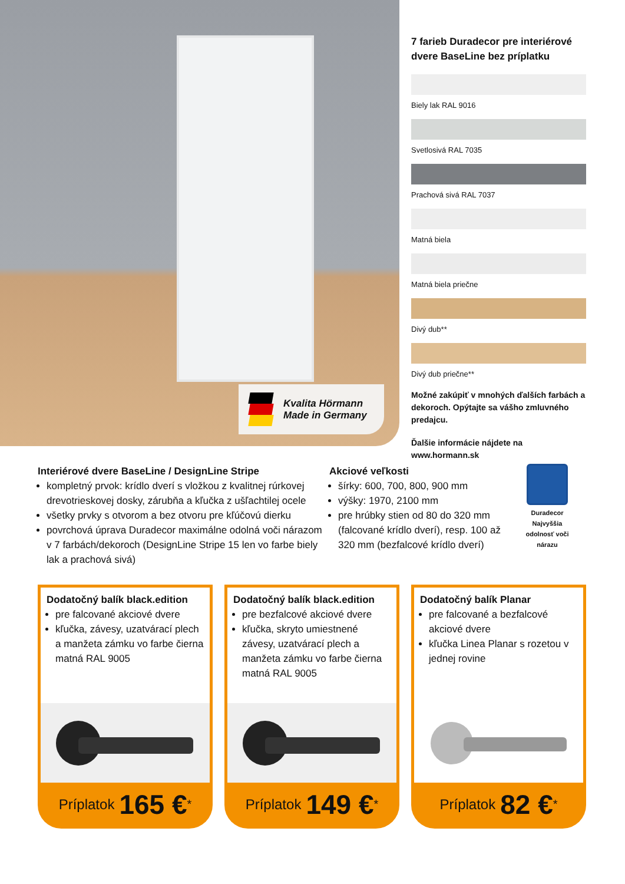Kvalita Hörmann
Made in Germany
7 farieb Duradecor pre interiérové dvere BaseLine bez príplatku
Biely lak RAL 9016
Svetlosivá RAL 7035
Prachová sivá RAL 7037
Matná biela
Matná biela priečne
Divý dub**
Divý dub priečne**
Možné zakúpiť v mnohých ďalších farbách a dekoroch. Opýtajte sa vášho zmluvného predajcu.
Ďalšie informácie nájdete na www.hormann.sk
Interiérové dvere BaseLine / DesignLine Stripe
kompletný prvok: krídlo dverí s vložkou z kvalitnej rúrkovej drevotrieskovej dosky, zárubňa a kľučka z ušľachtilej ocele
všetky prvky s otvorom a bez otvoru pre kľúčovú dierku
povrchová úprava Duradecor maximálne odolná voči nárazom v 7 farbách/dekoroch (DesignLine Stripe 15 len vo farbe biely lak a prachová sivá)
Akciové veľkosti
šírky: 600, 700, 800, 900 mm
výšky: 1970, 2100 mm
pre hrúbky stien od 80 do 320 mm (falcované krídlo dverí), resp. 100 až 320 mm (bezfalcové krídlo dverí)
Duradecor
Najvyššia
odolnosť voči
nárazu
Dodatočný balík black.edition
pre falcované akciové dvere
kľučka, závesy, uzatvárací plech a manžeta zámku vo farbe čierna matná RAL 9005
Príplatok 165 €<sup>*</sup>
Dodatočný balík black.edition
pre bezfalcové akciové dvere
kľučka, skryto umiestnené závesy, uzatvárací plech a manžeta zámku vo farbe čierna matná RAL 9005
Príplatok 149 €<sup>*</sup>
Dodatočný balík Planar
pre falcované a bezfalcové akciové dvere
kľučka Linea Planar s rozetou v jednej rovine
Príplatok 82 €<sup>*</sup>